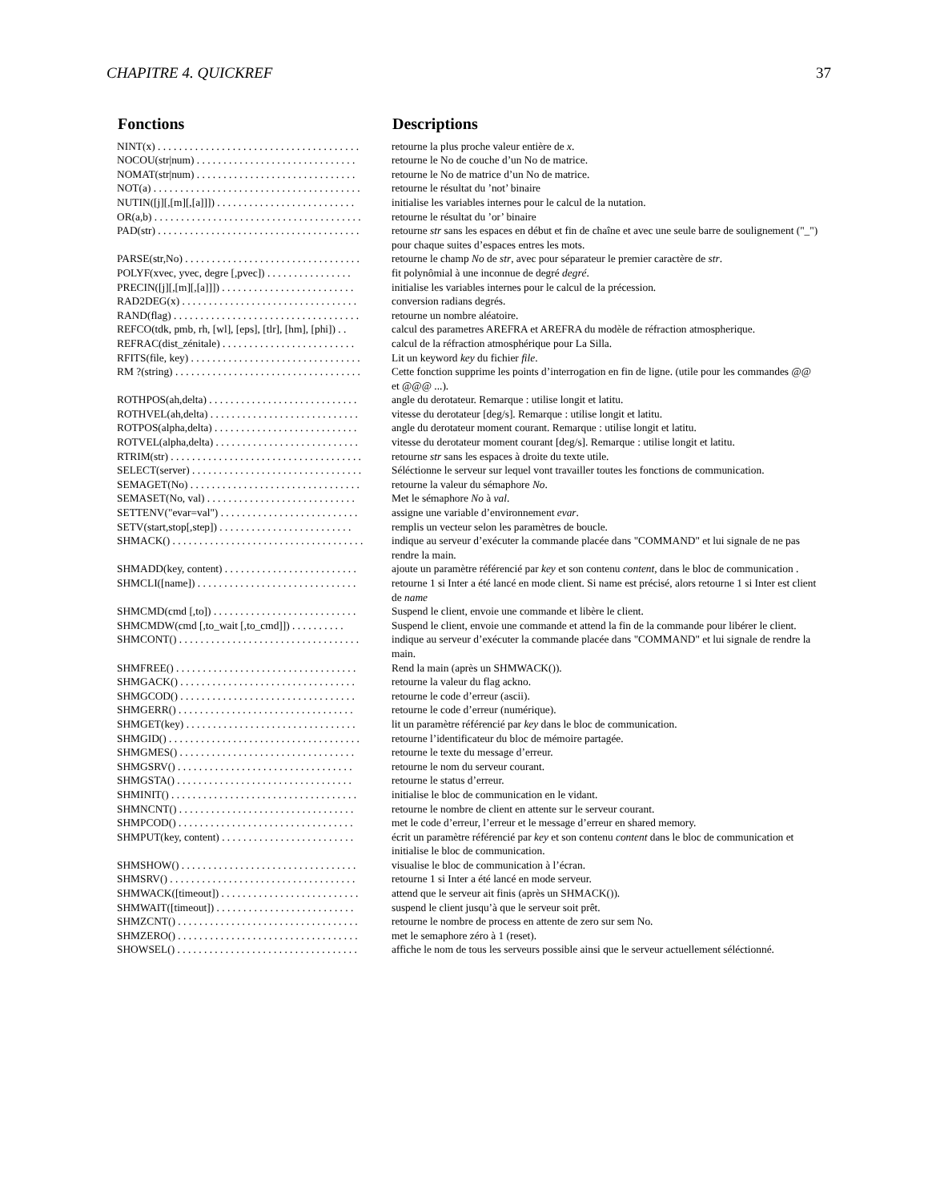CHAPITRE 4. QUICKREF 37
| Fonctions | Descriptions |
| --- | --- |
| NINT(x) . . . . . . . . . . . . . . . . . . . . . . . . . . . . . . . . . . . . . . | retourne la plus proche valeur entière de x . |
| NOCOU(str/num) . . . . . . . . . . . . . . . . . . . . . . . . . . . . . . | retourne le No de couche d’un No de matrice. |
| NOMAT(str/num) . . . . . . . . . . . . . . . . . . . . . . . . . . . . . . | retourne le No de matrice d’un No de matrice. |
| NOT(a) . . . . . . . . . . . . . . . . . . . . . . . . . . . . . . . . . . . . . . . | retourne le résultat du ’not’ binaire |
| NUTIN([j][,[m][,[a]]]) . . . . . . . . . . . . . . . . . . . . . . . . . . | initialise les variables internes pour le calcul de la nutation. |
| OR(a,b) . . . . . . . . . . . . . . . . . . . . . . . . . . . . . . . . . . . . . . . | retourne le résultat du ’or’ binaire |
| PAD(str) . . . . . . . . . . . . . . . . . . . . . . . . . . . . . . . . . . . . . . | retourne str sans les espaces en début et fin de chaîne et avec une seule barre de soulignement ("_") pour chaque suites d’espaces entres les mots. |
| PARSE(str,No) . . . . . . . . . . . . . . . . . . . . . . . . . . . . . . . . . | retourne le champ No de str , avec pour séparateur le premier caractère de str . |
| POLYF(xvec, yvec, degre [,pvec]) . . . . . . . . . . . . . . . . | fit polynômial à une inconnue de degré degré . |
| PRECIN([j][,[m][,[a]]]) . . . . . . . . . . . . . . . . . . . . . . . . . | initialise les variables internes pour le calcul de la précession. |
| RAD2DEG(x) . . . . . . . . . . . . . . . . . . . . . . . . . . . . . . . . . | conversion radians degrés. |
| RAND(flag) . . . . . . . . . . . . . . . . . . . . . . . . . . . . . . . . . . . | retourne un nombre aléatoire. |
| REFCO(tdk, pmb, rh, [wl], [eps], [tlr], [hm], [phi]) . . | calcul des parametres AREFRA et AREFRA du modèle de réfraction atmospherique. |
| REFRAC(dist_zénitale) . . . . . . . . . . . . . . . . . . . . . . . . . | calcul de la réfraction atmosphérique pour La Silla. |
| RFITS(file, key) . . . . . . . . . . . . . . . . . . . . . . . . . . . . . . . . | Lit un keyword key du fichier file . |
| RM ?(string) . . . . . . . . . . . . . . . . . . . . . . . . . . . . . . . . . . . | Cette fonction supprime les points d’interrogation en fin de ligne. (utile pour les commandes @@ et @@@ ...). |
| ROTHPOS(ah,delta) . . . . . . . . . . . . . . . . . . . . . . . . . . . . | angle du derotateur. Remarque : utilise longit et latitu. |
| ROTHVEL(ah,delta) . . . . . . . . . . . . . . . . . . . . . . . . . . . . | vitesse du derotateur [deg/s]. Remarque : utilise longit et latitu. |
| ROTPOS(alpha,delta) . . . . . . . . . . . . . . . . . . . . . . . . . . . | angle du derotateur moment courant. Remarque : utilise longit et latitu. |
| ROTVEL(alpha,delta) . . . . . . . . . . . . . . . . . . . . . . . . . . . | vitesse du derotateur moment courant [deg/s]. Remarque : utilise longit et latitu. |
| RTRIM(str) . . . . . . . . . . . . . . . . . . . . . . . . . . . . . . . . . . . . | retourne str sans les espaces à droite du texte utile. |
| SELECT(server) . . . . . . . . . . . . . . . . . . . . . . . . . . . . . . . . | Séléctionne le serveur sur lequel vont travailler toutes les fonctions de communication. |
| SEMAGET(No) . . . . . . . . . . . . . . . . . . . . . . . . . . . . . . . . | retourne la valeur du sémaphore No . |
| SEMASET(No, val) . . . . . . . . . . . . . . . . . . . . . . . . . . . . | Met le sémaphore No à val . |
| SETTENV("evar=val") . . . . . . . . . . . . . . . . . . . . . . . . . . | assigne une variable d’environnement evar . |
| SETV(start,stop[,step]) . . . . . . . . . . . . . . . . . . . . . . . . . | remplis un vecteur selon les paramètres de boucle. |
| SHMACK() . . . . . . . . . . . . . . . . . . . . . . . . . . . . . . . . . . . . | indique au serveur d’exécuter la commande placée dans "COMMAND" et lui signale de ne pas rendre la main. |
| SHMADD(key, content) . . . . . . . . . . . . . . . . . . . . . . . . . | ajoute un paramètre référencié par key et son contenu content , dans le bloc de communication . |
| SHMCLI([name]) . . . . . . . . . . . . . . . . . . . . . . . . . . . . . . | retourne 1 si Inter a été lancé en mode client. Si name est précisé, alors retourne 1 si Inter est client de name |
| SHMCMD(cmd [,to]) . . . . . . . . . . . . . . . . . . . . . . . . . . . | Suspend le client, envoie une commande et libère le client. |
| SHMCMDW(cmd [,to_wait [,to_cmd]]) . . . . . . . . . . | Suspend le client, envoie une commande et attend la fin de la commande pour libérer le client. |
| SHMCONT() . . . . . . . . . . . . . . . . . . . . . . . . . . . . . . . . . . | indique au serveur d’exécuter la commande placée dans "COMMAND" et lui signale de rendre la main. |
| SHMFREE() . . . . . . . . . . . . . . . . . . . . . . . . . . . . . . . . . . | Rend la main (après un SHMWACK()). |
| SHMGACK() . . . . . . . . . . . . . . . . . . . . . . . . . . . . . . . . . | retourne la valeur du flag ackno. |
| SHMGCOD() . . . . . . . . . . . . . . . . . . . . . . . . . . . . . . . . . | retourne le code d’erreur (ascii). |
| SHMGERR() . . . . . . . . . . . . . . . . . . . . . . . . . . . . . . . . . | retourne le code d’erreur (numérique). |
| SHMGET(key) . . . . . . . . . . . . . . . . . . . . . . . . . . . . . . . . | lit un paramètre référencié par key dans le bloc de communication. |
| SHMGID() . . . . . . . . . . . . . . . . . . . . . . . . . . . . . . . . . . . . | retourne l’identificateur du bloc de mémoire partagée. |
| SHMGMES() . . . . . . . . . . . . . . . . . . . . . . . . . . . . . . . . . | retourne le texte du message d’erreur. |
| SHMGSRV() . . . . . . . . . . . . . . . . . . . . . . . . . . . . . . . . . | retourne le nom du serveur courant. |
| SHMGSTA() . . . . . . . . . . . . . . . . . . . . . . . . . . . . . . . . . | retourne le status d’erreur. |
| SHMINIT() . . . . . . . . . . . . . . . . . . . . . . . . . . . . . . . . . . . | initialise le bloc de communication en le vidant. |
| SHMNCNT() . . . . . . . . . . . . . . . . . . . . . . . . . . . . . . . . . | retourne le nombre de client en attente sur le serveur courant. |
| SHMPCOD() . . . . . . . . . . . . . . . . . . . . . . . . . . . . . . . . . | met le code d’erreur, l’erreur et le message d’erreur en shared memory. |
| SHMPUT(key, content) . . . . . . . . . . . . . . . . . . . . . . . . . | écrit un paramètre référencié par key et son contenu content dans le bloc de communication et initialise le bloc de communication. |
| SHMSHOW() . . . . . . . . . . . . . . . . . . . . . . . . . . . . . . . . . | visualise le bloc de communication à l’écran. |
| SHMSRV() . . . . . . . . . . . . . . . . . . . . . . . . . . . . . . . . . . . | retourne 1 si Inter a été lancé en mode serveur. |
| SHMWACK([timeout]) . . . . . . . . . . . . . . . . . . . . . . . . . . | attend que le serveur ait finis (après un SHMACK()). |
| SHMWAIT([timeout]) . . . . . . . . . . . . . . . . . . . . . . . . . . | suspend le client jusqu’à que le serveur soit prêt. |
| SHMZCNT() . . . . . . . . . . . . . . . . . . . . . . . . . . . . . . . . . . | retourne le nombre de process en attente de zero sur sem No. |
| SHMZERO() . . . . . . . . . . . . . . . . . . . . . . . . . . . . . . . . . . | met le semaphore zéro à 1 (reset). |
| SHOWSEL() . . . . . . . . . . . . . . . . . . . . . . . . . . . . . . . . . . | affiche le nom de tous les serveurs possible ainsi que le serveur actuellement séléctionné. |